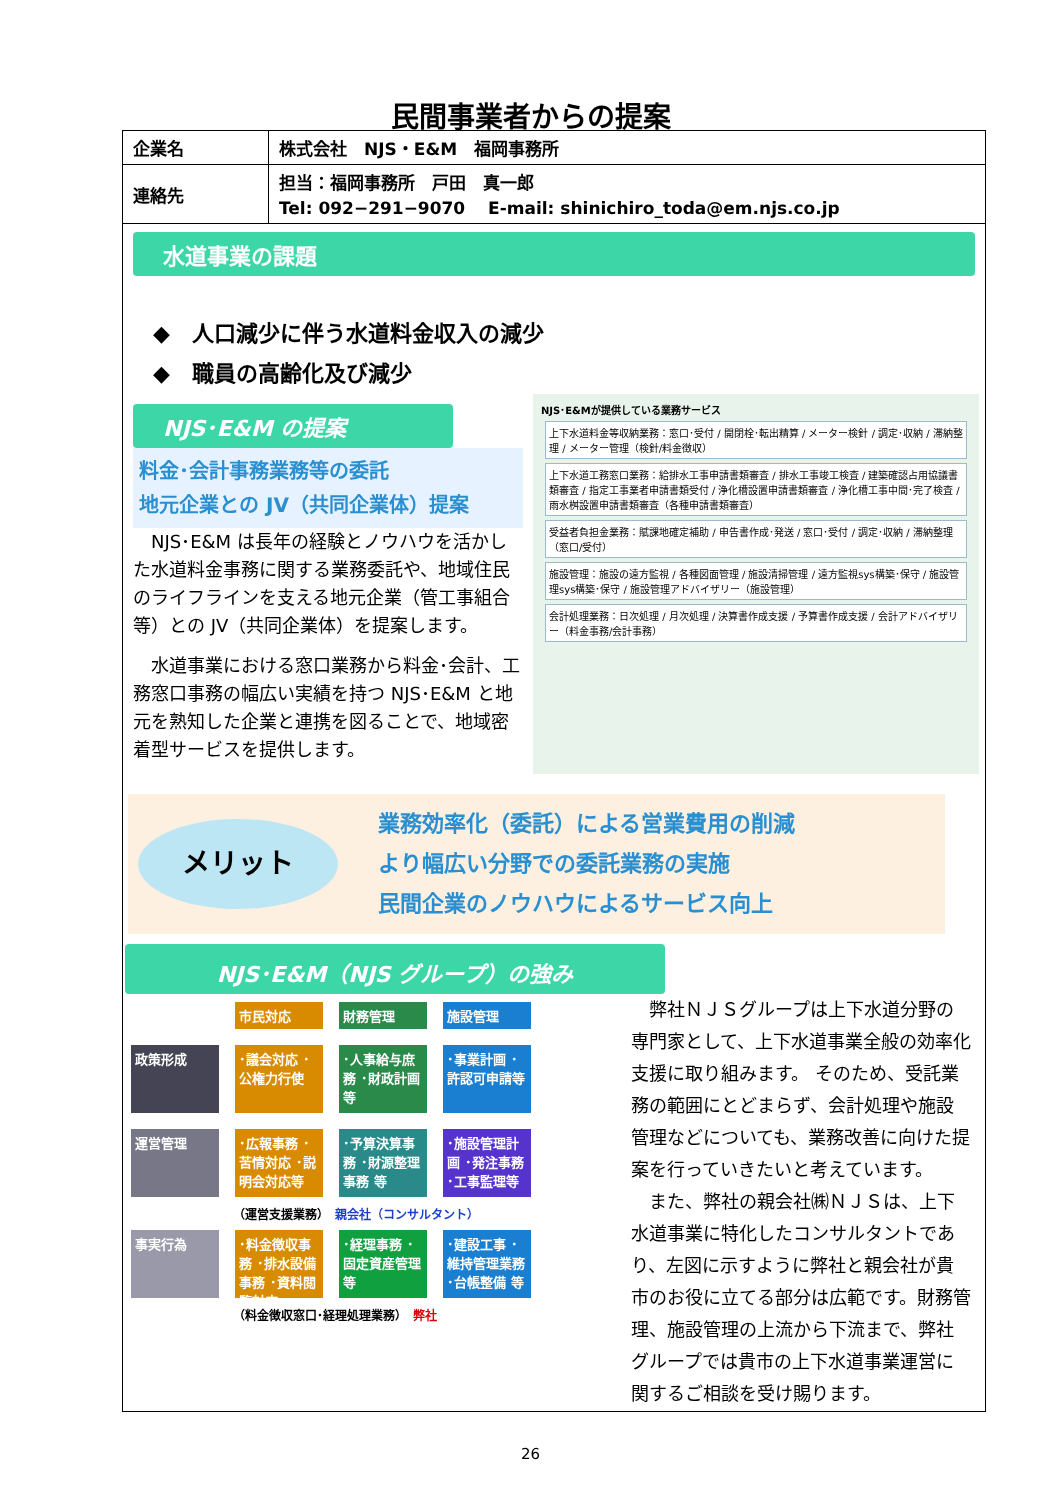民間事業者からの提案
| 企業名 | 株式会社 NJS・E&M 福岡事務所 |
| 連絡先 | 担当：福岡事務所 戸田 真一郎 Tel: 092−291−9070 E-mail: shinichiro_toda@em.njs.co.jp |
水道事業の課題
◆　人口減少に伴う水道料金収入の減少
◆　職員の高齢化及び減少
NJS･E&M の提案
料金･会計事務業務等の委託
地元企業との JV（共同企業体）提案
　NJS･E&M は長年の経験とノウハウを活かした水道料金事務に関する業務委託や、地域住民のライフラインを支える地元企業（管工事組合等）との JV（共同企業体）を提案します。
　水道事業における窓口業務から料金･会計、工務窓口事務の幅広い実績を持つ NJS･E&M と地元を熟知した企業と連携を図ることで、地域密着型サービスを提供します。
NJS･E&Mが提供している業務サービス
上下水道料金等収納業務：窓口･受付 / 開閉栓･転出精算 / メーター検針 / 調定･収納 / 滞納整理 / メーター管理（検針/料金徴収）
上下水道工務窓口業務：給排水工事申請書類審査 / 排水工事竣工検査 / 建築確認占用協議書類審査 / 指定工事業者申請書類受付 / 浄化槽設置申請書類審査 / 浄化槽工事中間･完了検査 / 雨水桝設置申請書類審査（各種申請書類審査）
受益者負担金業務：賦課地確定補助 / 申告書作成･発送 / 窓口･受付 / 調定･収納 / 滞納整理（窓口/受付）
施設管理：施設の遠方監視 / 各種図面管理 / 施設清掃管理 / 遠方監視sys構築･保守 / 施設管理sys構築･保守 / 施設管理アドバイザリー（施設管理）
会計処理業務：日次処理 / 月次処理 / 決算書作成支援 / 予算書作成支援 / 会計アドバイザリー（料金事務/会計事務）
メリット
業務効率化（委託）による営業費用の削減
より幅広い分野での委託業務の実施
民間企業のノウハウによるサービス向上
NJS･E&M（NJS グループ）の強み
市民対応 財務管理 施設管理
政策形成 ･議会対応 ･公権力行使 ･人事給与庶務 ･財政計画等 ･事業計画 ･許認可申請等
運営管理 ･広報事務 ･苦情対応 ･説明会対応等 ･予算決算事務 ･財源整理事務 等 ･施設管理計画 ･発注事務 ･工事監理等
（運営支援業務）　親会社（コンサルタント）
事実行為 ･料金徴収事務 ･排水設備事務 ･資料閲覧対応 ･経理事務 ･固定資産管理 等 ･建設工事 ･維持管理業務 ･台帳整備 等
（料金徴収窓口･経理処理業務）　弊社
　弊社ＮＪＳグループは上下水道分野の専門家として、上下水道事業全般の効率化支援に取り組みます。 そのため、受託業務の範囲にとどまらず、会計処理や施設管理などについても、業務改善に向けた提案を行っていきたいと考えています。
　また、弊社の親会社㈱ＮＪＳは、上下水道事業に特化したコンサルタントであり、左図に示すように弊社と親会社が貴市のお役に立てる部分は広範です。財務管理、施設管理の上流から下流まで、弊社グループでは貴市の上下水道事業運営に関するご相談を受け賜ります。
26